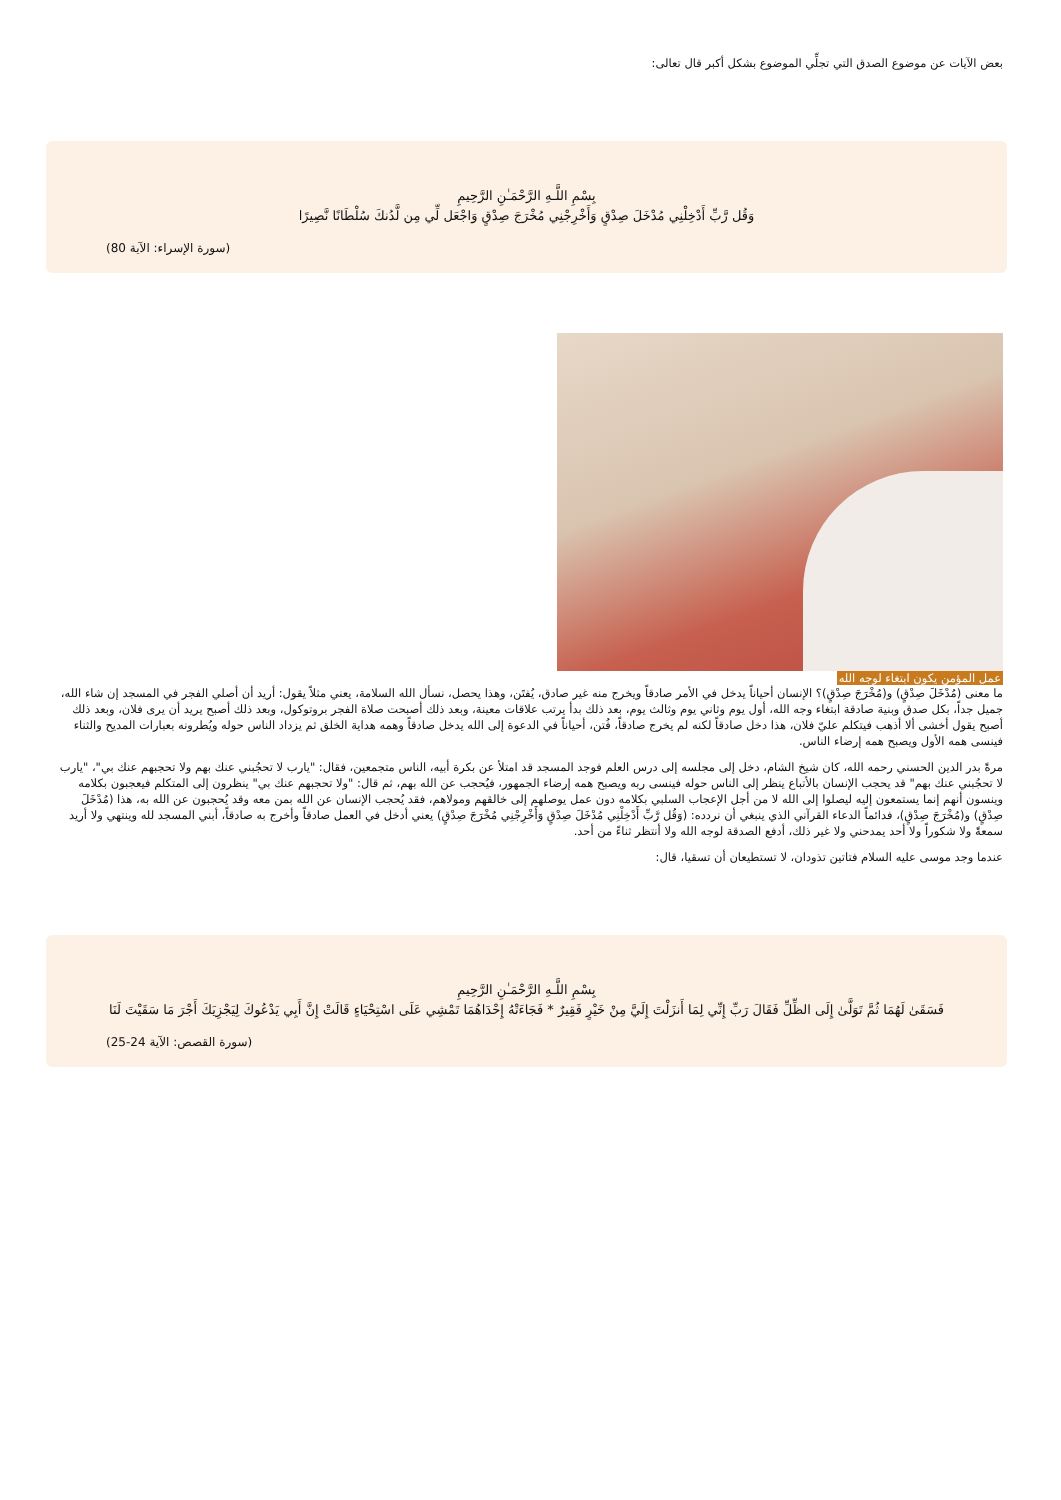بعض الآيات عن موضوع الصدق التي تجلِّي الموضوع بشكل أكبر قال تعالى:
بِسْمِ اللَّـهِ الرَّحْمَـٰنِ الرَّحِيمِ
وَقُل رَّبِّ أَدْخِلْنِي مُدْخَلَ صِدْقٍ وَأَخْرِجْنِي مُخْرَجَ صِدْقٍ وَاجْعَل لِّي مِن لَّدُنكَ سُلْطَانًا نَّصِيرًا
(سورة الإسراء: الآية 80)
عمل المؤمن يكون ابتغاء لوجه الله
ما معنى (مُدْخَلَ صِدْقٍ) و(مُخْرَجَ صِدْقٍ)؟ الإنسان أحياناً يدخل في الأمر صادقاً ويخرج منه غير صادق، يُفتَن، وهذا يحصل، نسأل الله السلامة، يعني مثلاً يقول: أريد أن أصلي الفجر في المسجد إن شاء الله، جميل جداً، بكل صدق وبنية صادقة ابتغاء وجه الله، أول يوم وثاني يوم وثالث يوم، بعد ذلك بدأ يرتب علاقات معينة، وبعد ذلك أصبحت صلاة الفجر بروتوكول، وبعد ذلك أصبح يريد أن يرى فلان، وبعد ذلك أصبح يقول أخشى ألا أذهب فيتكلم عليّ فلان، هذا دخل صادقاً لكنه لم يخرج صادقاً، فُتن، أحياناً في الدعوة إلى الله يدخل صادقاً وهمه هداية الخلق ثم يزداد الناس حوله ويُطرونه بعبارات المديح والثناء فينسى همه الأول ويصبح همه إرضاء الناس.
مرةً بدر الدين الحسني رحمه الله، كان شيخ الشام، دخل إلى مجلسه إلى درس العلم فوجد المسجد قد امتلأ عن بكرة أبيه، الناس متجمعين، فقال: "يارب لا تحجُبني عنك بهم ولا تحجبهم عنك بي"، "يارب لا تحجُبني عنك بهم" قد يحجب الإنسان بالأتباع ينظر إلى الناس حوله فينسى ربه ويصبح همه إرضاء الجمهور، فيُحجب عن الله بهم، ثم قال: "ولا تحجبهم عنك بي" ينظرون إلى المتكلم فيعجبون بكلامه وينسون أنهم إنما يستمعون إليه ليصلوا إلى الله لا من أجل الإعجاب السلبي بكلامه دون عمل يوصلهم إلى خالقهم ومولاهم، فقد يُحجب الإنسان عن الله بمن معه وقد يُحجبون عن الله به، هذا (مُدْخَلَ صِدْقٍ) و(مُخْرَجَ صِدْقٍ)، فدائماً الدعاء القرآني الذي ينبغي أن نردده: (وَقُل رَّبِّ أَدْخِلْنِي مُدْخَلَ صِدْقٍ وَأَخْرِجْنِي مُخْرَجَ صِدْقٍ) يعني أدخل في العمل صادقاً وأخرج به صادقاً، أبني المسجد لله وينتهي ولا أريد سمعةً ولا شكوراً ولا أحد يمدحني ولا غير ذلك، أدفع الصدقة لوجه الله ولا أنتظر ثناءً من أحد.
عندما وجد موسى عليه السلام فتاتين تذودان، لا تستطيعان أن تسقيا، قال:
بِسْمِ اللَّـهِ الرَّحْمَـٰنِ الرَّحِيمِ
فَسَقَىٰ لَهُمَا ثُمَّ تَوَلَّىٰ إِلَى الظِّلِّ فَقَالَ رَبِّ إِنِّي لِمَا أَنزَلْتَ إِلَيَّ مِنْ خَيْرٍ فَقِيرٌ * فَجَاءَتْهُ إِحْدَاهُمَا تَمْشِي عَلَى اسْتِحْيَاءٍ قَالَتْ إِنَّ أَبِي يَدْعُوكَ لِيَجْزِيَكَ أَجْرَ مَا سَقَيْتَ لَنَا
(سورة القصص: الآية 24-25)